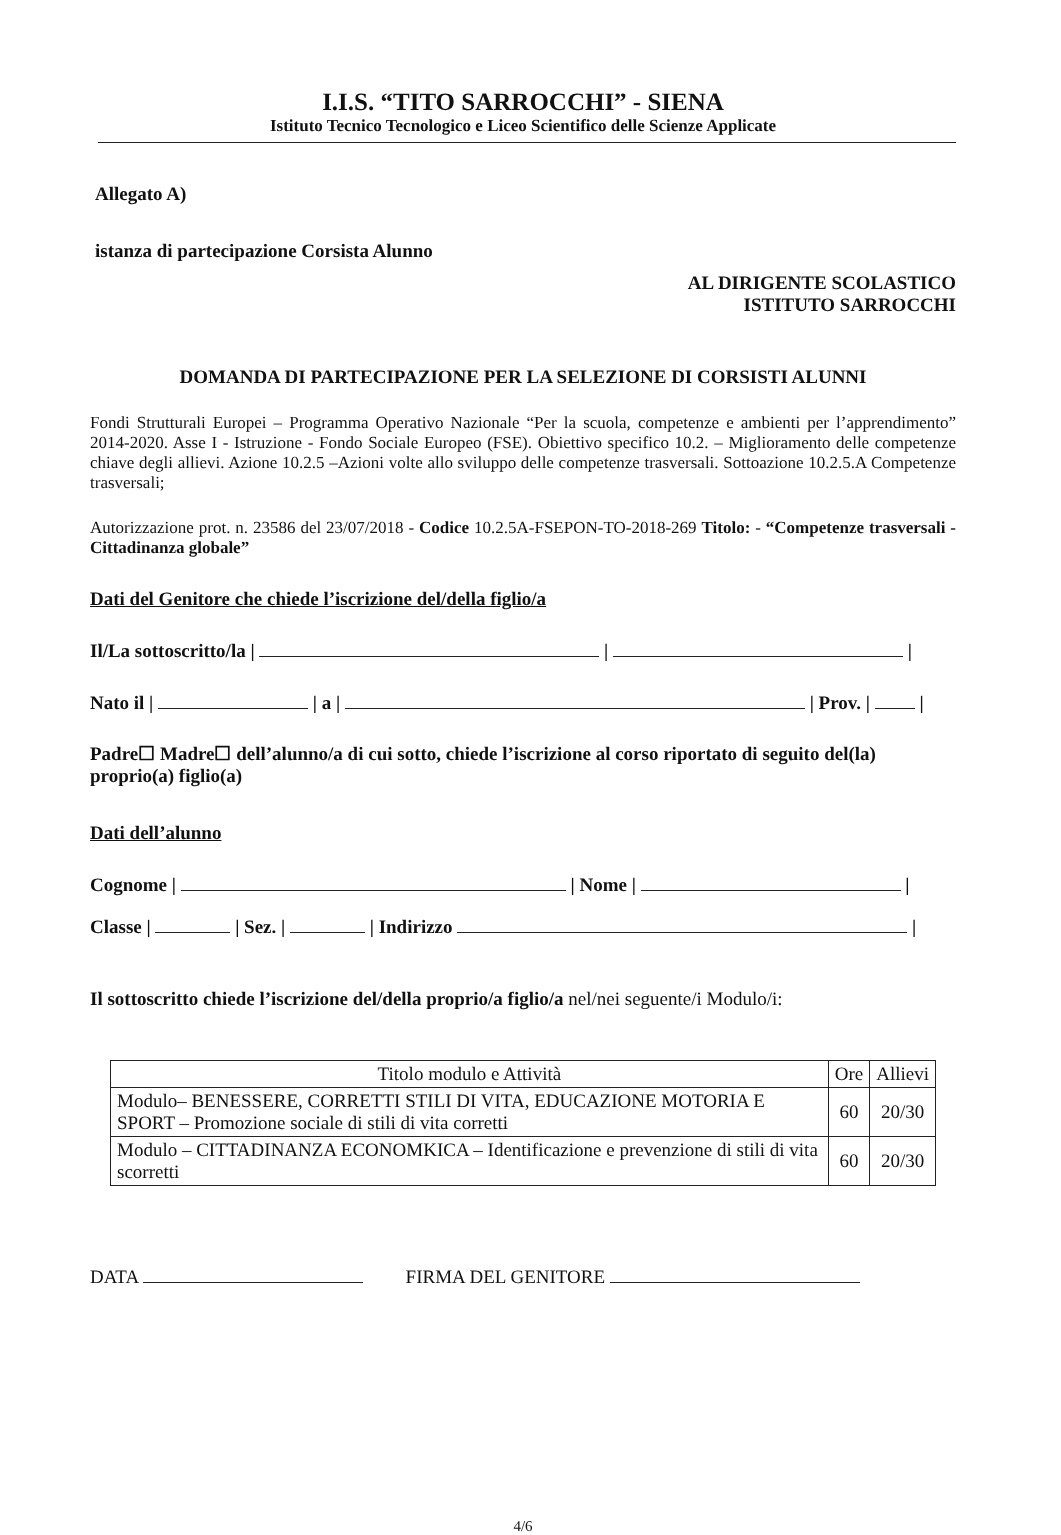I.I.S. “TITO SARROCCHI” - SIENA
Istituto Tecnico Tecnologico e Liceo Scientifico delle Scienze Applicate
Allegato A)
istanza di partecipazione Corsista Alunno
AL DIRIGENTE SCOLASTICO
ISTITUTO SARROCCHI
DOMANDA DI PARTECIPAZIONE PER LA SELEZIONE DI CORSISTI ALUNNI
Fondi Strutturali Europei – Programma Operativo Nazionale “Per la scuola, competenze e ambienti per l’apprendimento” 2014-2020. Asse I - Istruzione - Fondo Sociale Europeo (FSE). Obiettivo specifico 10.2. – Miglioramento delle competenze chiave degli allievi. Azione 10.2.5 –Azioni volte allo sviluppo delle competenze trasversali. Sottoazione 10.2.5.A Competenze trasversali;
Autorizzazione prot. n. 23586 del 23/07/2018 - Codice 10.2.5A-FSEPON-TO-2018-269 Titolo: - “Competenze trasversali -Cittadinanza globale”
Dati del Genitore che chiede l’iscrizione del/della figlio/a
Il/La sottoscritto/la | | |
Nato il | | a | | Prov. | |
Padre☐ Madre☐ dell’alunno/a di cui sotto, chiede l’iscrizione al corso riportato di seguito del(la) proprio(a) figlio(a)
Dati dell’alunno
Cognome | | Nome | |
Classe | | Sez. | | Indirizzo |
Il sottoscritto chiede l’iscrizione del/della proprio/a figlio/a nel/nei seguente/i Modulo/i:
| Titolo modulo e Attività | Ore | Allievi |
| --- | --- | --- |
| Modulo– BENESSERE, CORRETTI STILI DI VITA, EDUCAZIONE MOTORIA E SPORT – Promozione sociale di stili di vita corretti | 60 | 20/30 |
| Modulo – CITTADINANZA ECONOMKICA – Identificazione e prevenzione di stili di vita scorretti | 60 | 20/30 |
DATA FIRMA DEL GENITORE
4/6